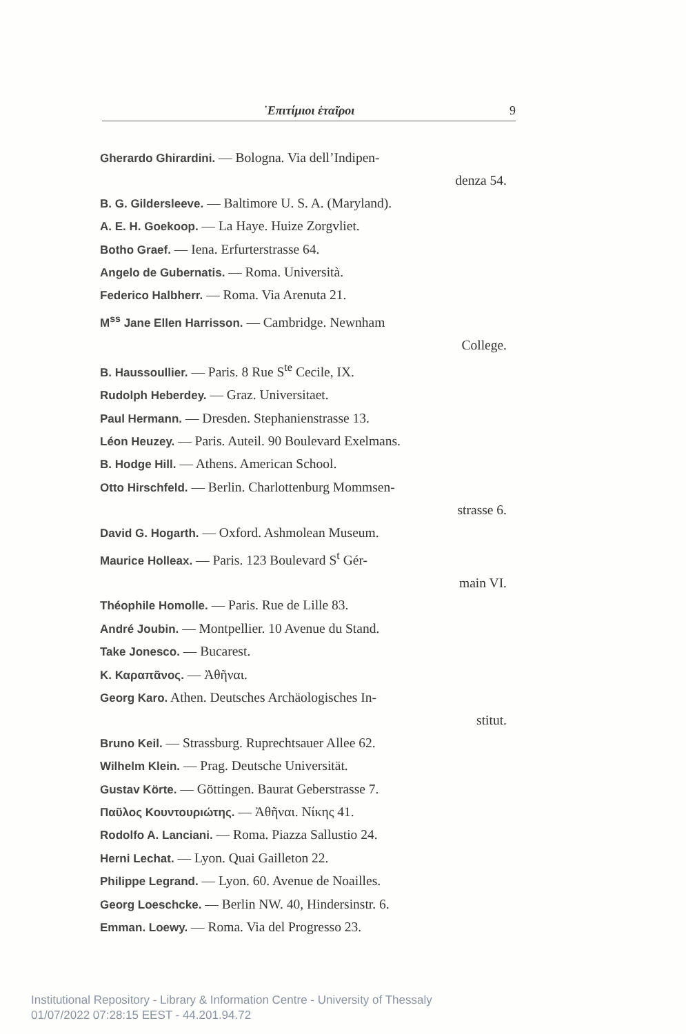᾿Επιτίμιοι ἑταῖροι 9
Gherardo Ghirardini. — Bologna. Via dell’Indipen-
denza 54.
B. G. Gildersleeve. — Baltimore U. S. A. (Maryland).
A. E. H. Goekoop. — La Haye. Huize Zorgvliet.
Botho Graef. — Iena. Erfurterstrasse 64.
Angelo de Gubernatis. — Roma. Università.
Federico Halbherr. — Roma. Via Arenuta 21.
M<sup>ss</sup> Jane Ellen Harrisson. — Cambridge. Newnham
College.
B. Haussoullier. — Paris. 8 Rue S<sup>te</sup> Cecile, IX.
Rudolph Heberdey. — Graz. Universitaet.
Paul Hermann. — Dresden. Stephanienstrasse 13.
Léon Heuzey. — Paris. Auteil. 90 Boulevard Exelmans.
B. Hodge Hill. — Athens. American School.
Otto Hirschfeld. — Berlin. Charlottenburg Mommsen-
strasse 6.
David G. Hogarth. — Oxford. Ashmolean Museum.
Maurice Holleax. — Paris. 123 Boulevard S<sup>t</sup> Gér-
main VI.
Théophile Homolle. — Paris. Rue de Lille 83.
André Joubin. — Montpellier. 10 Avenue du Stand.
Take Jonesco. — Bucarest.
K. Καραπᾶνος. — Ἀθῆναι.
Georg Karo. Athen. Deutsches Archäologisches In-
stitut.
Bruno Keil. — Strassburg. Ruprechtsauer Allee 62.
Wilhelm Klein. — Prag. Deutsche Universität.
Gustav Körte. — Göttingen. Baurat Geberstrasse 7.
Παῦλος Κουντουριώτης. — Ἀθῆναι. Νίκης 41.
Rodolfo A. Lanciani. — Roma. Piazza Sallustio 24.
Herni Lechat. — Lyon. Quai Gailleton 22.
Philippe Legrand. — Lyon. 60. Avenue de Noailles.
Georg Loeschcke. — Berlin NW. 40, Hindersinstr. 6.
Emman. Loewy. — Roma. Via del Progresso 23.
Institutional Repository - Library & Information Centre - University of Thessaly
01/07/2022 07:28:15 EEST - 44.201.94.72